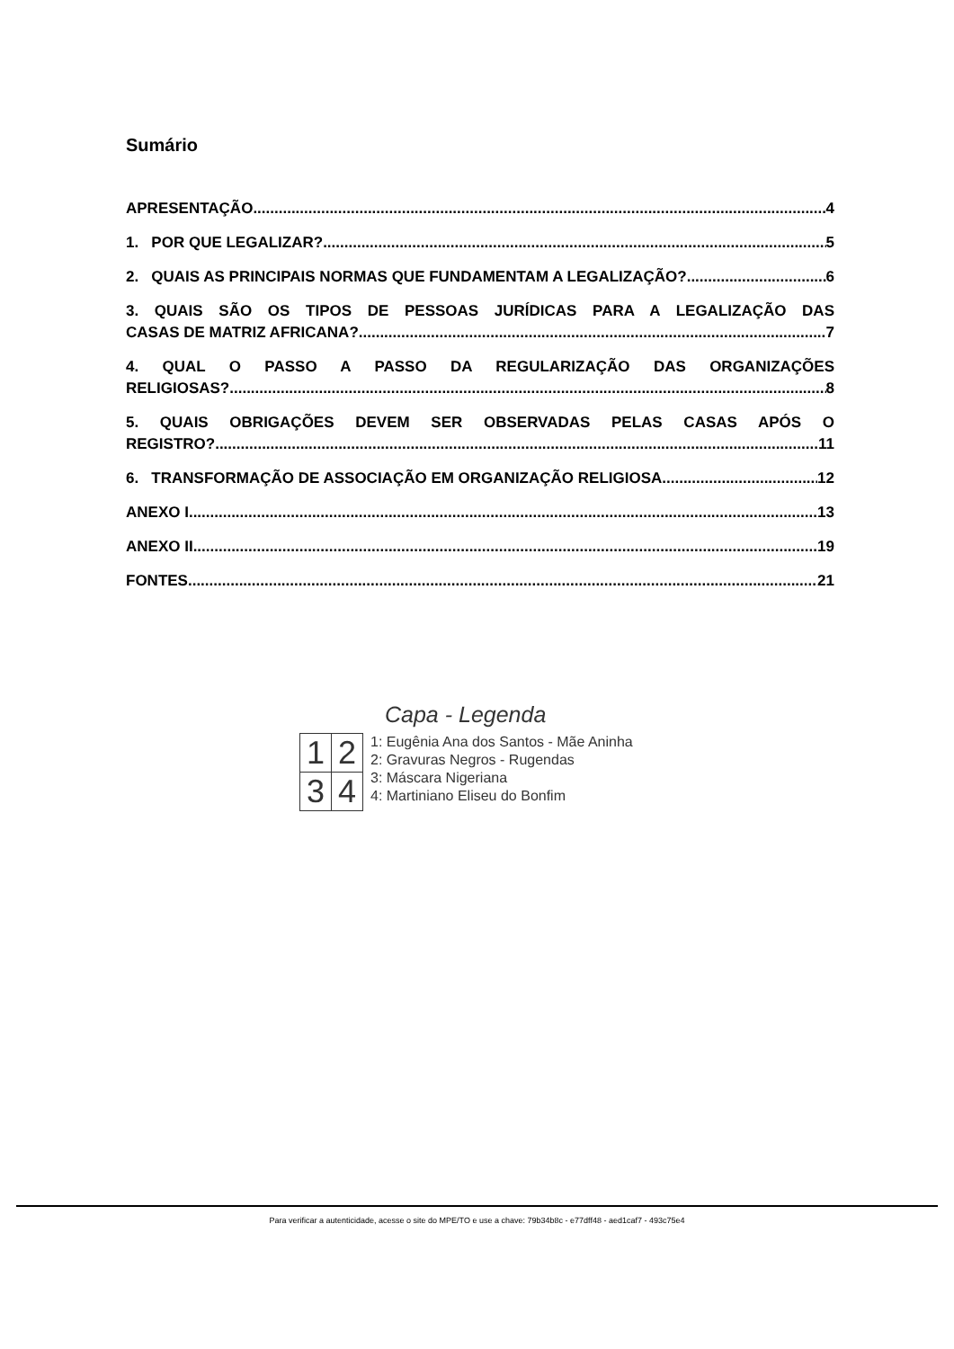Sumário
APRESENTAÇÃO 4
1. POR QUE LEGALIZAR? 5
2. QUAIS AS PRINCIPAIS NORMAS QUE FUNDAMENTAM A LEGALIZAÇÃO? 6
3. QUAIS SÃO OS TIPOS DE PESSOAS JURÍDICAS PARA A LEGALIZAÇÃO DAS
CASAS DE MATRIZ AFRICANA? 7
4. QUAL O PASSO A PASSO DA REGULARIZAÇÃO DAS ORGANIZAÇÕES
RELIGIOSAS? 8
5. QUAIS OBRIGAÇÕES DEVEM SER OBSERVADAS PELAS CASAS APÓS O
REGISTRO? 11
6. TRANSFORMAÇÃO DE ASSOCIAÇÃO EM ORGANIZAÇÃO RELIGIOSA 12
ANEXO I 13
ANEXO II 19
FONTES 21
Capa - Legenda
| 1 | 2 |
| 3 | 4 |
1: Eugênia Ana dos Santos - Mãe Aninha
2: Gravuras Negros - Rugendas
3: Máscara Nigeriana
4: Martiniano Eliseu do Bonfim
Para verificar a autenticidade, acesse o site do MPE/TO e use a chave: 79b34b8c - e77dff48 - aed1caf7 - 493c75e4